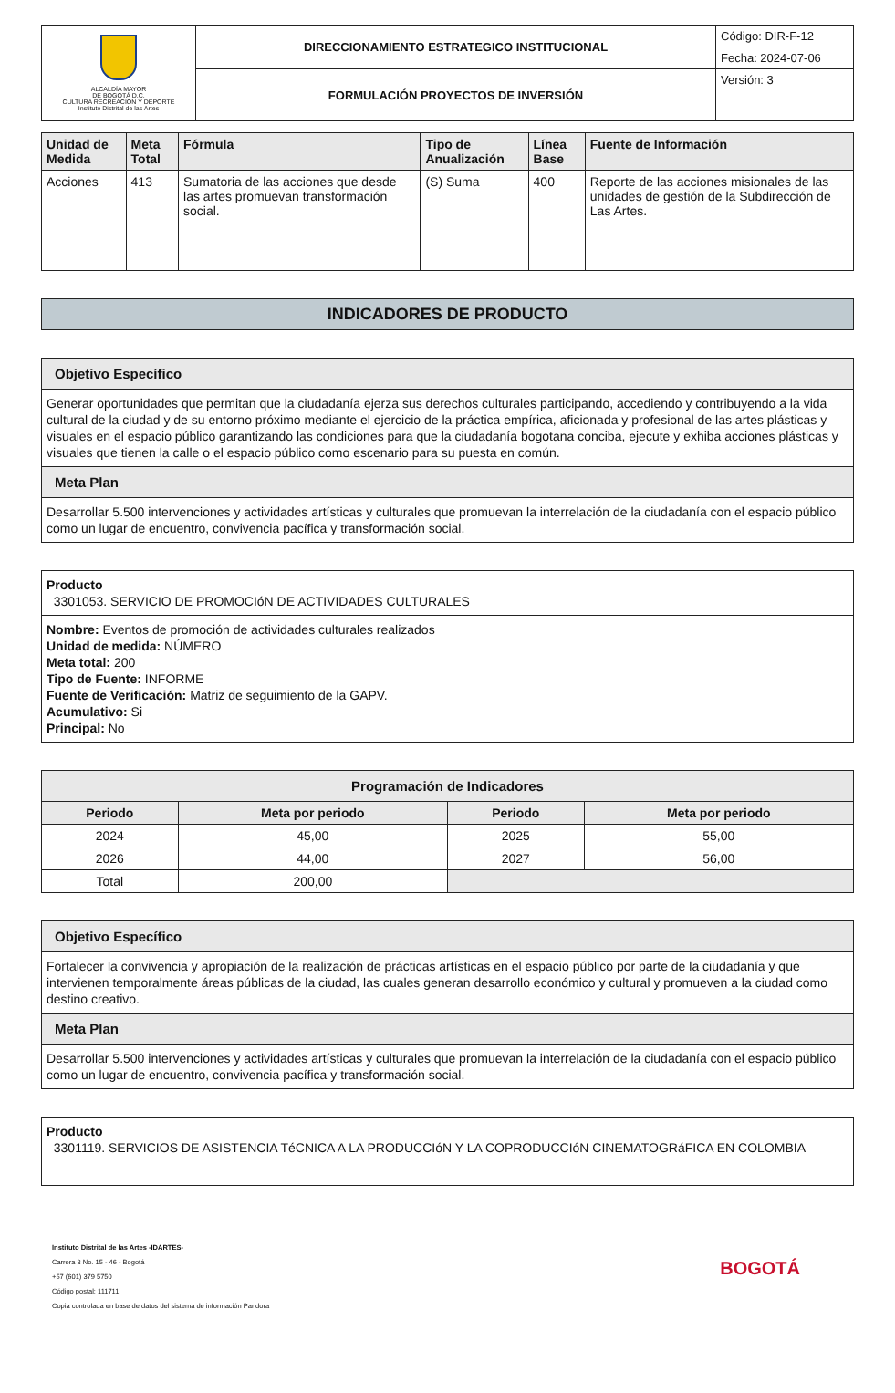| ALCALDÍA MAYOR DE BOGOTÁ D.C. CULTURA RECREACIÓN Y DEPORTE Instituto Distrital de las Artes | DIRECCIONAMIENTO ESTRATEGICO INSTITUCIONAL | Código: DIR-F-12 |
| | | Fecha: 2024-07-06 |
| | FORMULACIÓN PROYECTOS DE INVERSIÓN | Versión: 3 |
| Unidad de Medida | Meta Total | Fórmula | Tipo de Anualización | Línea Base | Fuente de Información |
| --- | --- | --- | --- | --- | --- |
| Acciones | 413 | Sumatoria de las acciones que desde las artes promuevan transformación social. | (S) Suma | 400 | Reporte de las acciones misionales de las unidades de gestión de la Subdirección de Las Artes. |
INDICADORES DE PRODUCTO
Objetivo Específico
Generar oportunidades que permitan que la ciudadanía ejerza sus derechos culturales participando, accediendo y contribuyendo a la vida cultural de la ciudad y de su entorno próximo mediante el ejercicio de la práctica empírica, aficionada y profesional de las artes plásticas y visuales en el espacio público garantizando las condiciones para que la ciudadanía bogotana conciba, ejecute y exhiba acciones plásticas y visuales que tienen la calle o el espacio público como escenario para su puesta en común.
Meta Plan
Desarrollar 5.500 intervenciones y actividades artísticas y culturales que promuevan la interrelación de la ciudadanía con el espacio público como un lugar de encuentro, convivencia pacífica y transformación social.
Producto
3301053. SERVICIO DE PROMOCIóN DE ACTIVIDADES CULTURALES
Nombre: Eventos de promoción de actividades culturales realizados
Unidad de medida: NÚMERO
Meta total: 200
Tipo de Fuente: INFORME
Fuente de Verificación: Matriz de seguimiento de la GAPV.
Acumulativo: Si
Principal: No
| Programación de Indicadores | | | |
| --- | --- | --- | --- |
| Periodo | Meta por periodo | Periodo | Meta por periodo |
| 2024 | 45,00 | 2025 | 55,00 |
| 2026 | 44,00 | 2027 | 56,00 |
| Total | 200,00 | | |
Objetivo Específico
Fortalecer la convivencia y apropiación de la realización de prácticas artísticas en el espacio público por parte de la ciudadanía y que intervienen temporalmente áreas públicas de la ciudad, las cuales generan desarrollo económico y cultural y promueven a la ciudad como destino creativo.
Meta Plan
Desarrollar 5.500 intervenciones y actividades artísticas y culturales que promuevan la interrelación de la ciudadanía con el espacio público como un lugar de encuentro, convivencia pacífica y transformación social.
Producto
3301119. SERVICIOS DE ASISTENCIA TéCNICA A LA PRODUCCIóN Y LA COPRODUCCIóN CINEMATOGRáFICA EN COLOMBIA
Instituto Distrital de las Artes -IDARTES-
Carrera 8 No. 15 - 46 - Bogotá
+57 (601) 379 5750
Código postal: 111711
Copia controlada en base de datos del sistema de información Pandora
BOGOTÁ